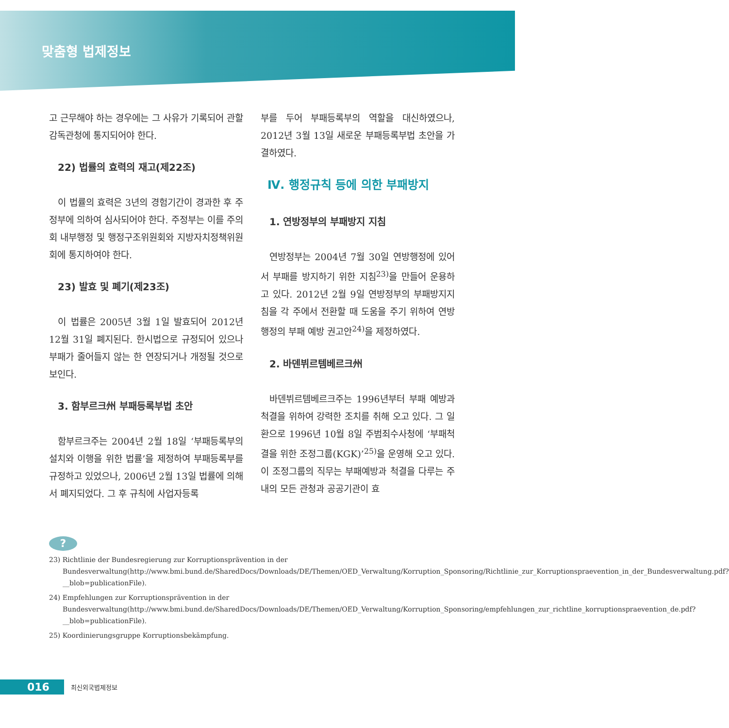맞춤형 법제정보
고 근무해야 하는 경우에는 그 사유가 기록되어 관할 감독관청에 통지되어야 한다.
22) 법률의 효력의 재고(제22조)
이 법률의 효력은 3년의 경험기간이 경과한 후 주정부에 의하여 심사되어야 한다. 주정부는 이를 주의회 내부행정 및 행정구조위원회와 지방자치정책위원회에 통지하여야 한다.
23) 발효 및 폐기(제23조)
이 법률은 2005년 3월 1일 발효되어 2012년 12월 31일 폐지된다. 한시법으로 규정되어 있으나 부패가 줄어들지 않는 한 연장되거나 개정될 것으로 보인다.
3. 함부르크州 부패등록부법 초안
함부르크주는 2004년 2월 18일 ‘부패등록부의 설치와 이행을 위한 법률’을 제정하여 부패등록부를 규정하고 있었으나, 2006년 2월 13일 법률에 의해서 폐지되었다. 그 후 규칙에 사업자등록
부를 두어 부패등록부의 역할을 대신하였으나, 2012년 3월 13일 새로운 부패등록부법 초안을 가결하였다.
Ⅳ. 행정규칙 등에 의한 부패방지
1. 연방정부의 부패방지 지침
연방정부는 2004년 7월 30일 연방행정에 있어서 부패를 방지하기 위한 지침<sup>23)</sup>을 만들어 운용하고 있다. 2012년 2월 9일 연방정부의 부패방지지침을 각 주에서 전환할 때 도움을 주기 위하여 연방행정의 부패 예방 권고안<sup>24)</sup>을 제정하였다.
2. 바덴뷔르템베르크州
바덴뷔르템베르크주는 1996년부터 부패 예방과 척결을 위하여 강력한 조치를 취해 오고 있다. 그 일환으로 1996년 10월 8일 주범죄수사청에 ‘부패척결을 위한 조정그룹(KGK)’<sup>25)</sup>을 운영해 오고 있다. 이 조정그룹의 직무는 부패예방과 척결을 다루는 주 내의 모든 관청과 공공기관이 효
?
23) Richtlinie der Bundesregierung zur Korruptionsprävention in der Bundesverwaltung(http://www.bmi.bund.de/SharedDocs/Downloads/DE/Themen/OED_Verwaltung/Korruption_Sponsoring/Richtlinie_zur_Korruptionspraevention_in_der_Bundesverwaltung.pdf?__blob=publicationFile).
24) Empfehlungen zur Korruptionsprävention in der Bundesverwaltung(http://www.bmi.bund.de/SharedDocs/Downloads/DE/Themen/OED_Verwaltung/Korruption_Sponsoring/empfehlungen_zur_richtline_korruptionspraevention_de.pdf?__blob=publicationFile).
25) Koordinierungsgruppe Korruptionsbekämpfung.
016 최신외국법제정보